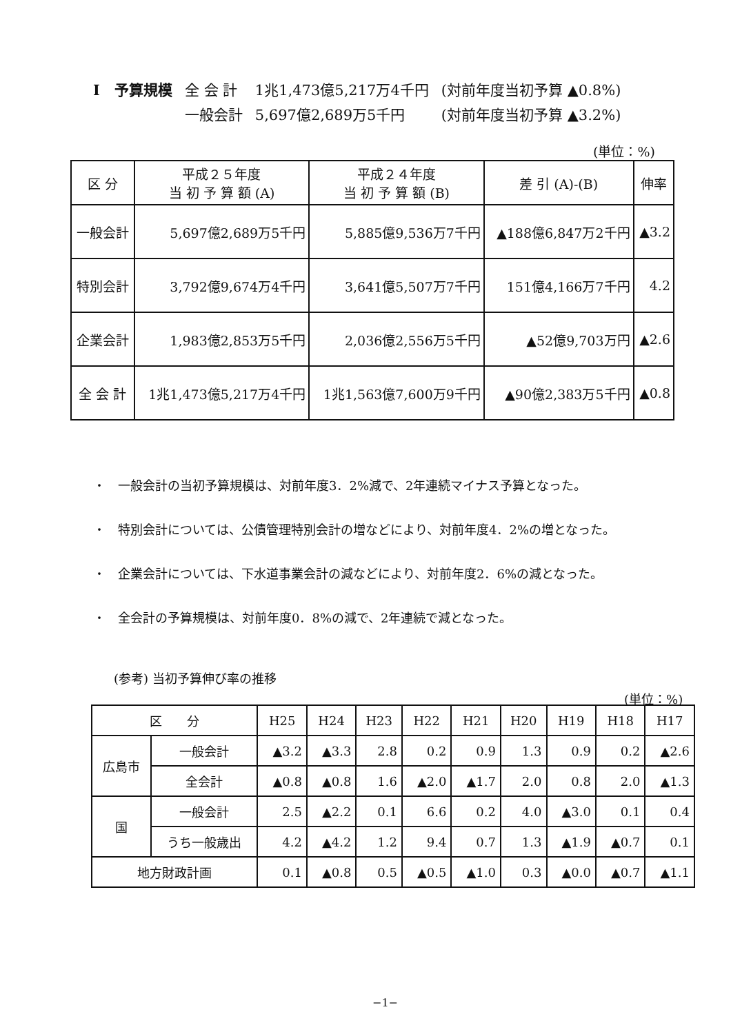| Ⅰ 予算規模 | 全 会 計 | 1兆1,473億5,217万4千円 | (対前年度当初予算 ▲0.8%) |
| | 一般会計 | 5,697億2,689万5千円 | (対前年度当初予算 ▲3.2%) |
(単位：%)
| 区 分 | 平成２５年度 当 初 予 算 額 (A) | 平成２４年度 当 初 予 算 額 (B) | 差 引 (A)-(B) | 伸率 |
| --- | --- | --- | --- | --- |
| 一般会計 | 5,697億2,689万5千円 | 5,885億9,536万7千円 | ▲188億6,847万2千円 | ▲3.2 |
| 特別会計 | 3,792億9,674万4千円 | 3,641億5,507万7千円 | 151億4,166万7千円 | 4.2 |
| 企業会計 | 1,983億2,853万5千円 | 2,036億2,556万5千円 | ▲52億9,703万円 | ▲2.6 |
| 全 会 計 | 1兆1,473億5,217万4千円 | 1兆1,563億7,600万9千円 | ▲90億2,383万5千円 | ▲0.8 |
・　一般会計の当初予算規模は、対前年度3．2%減で、2年連続マイナス予算となった。
・　特別会計については、公債管理特別会計の増などにより、対前年度4．2%の増となった。
・　企業会計については、下水道事業会計の減などにより、対前年度2．6%の減となった。
・　全会計の予算規模は、対前年度0．8%の減で、2年連続で減となった。
(参考) 当初予算伸び率の推移
(単位：%)
| 区 分 | | H25 | H24 | H23 | H22 | H21 | H20 | H19 | H18 | H17 |
| --- | --- | --- | --- | --- | --- | --- | --- | --- | --- | --- |
| 広島市 | 一般会計 | ▲3.2 | ▲3.3 | 2.8 | 0.2 | 0.9 | 1.3 | 0.9 | 0.2 | ▲2.6 |
| | 全会計 | ▲0.8 | ▲0.8 | 1.6 | ▲2.0 | ▲1.7 | 2.0 | 0.8 | 2.0 | ▲1.3 |
| 国 | 一般会計 | 2.5 | ▲2.2 | 0.1 | 6.6 | 0.2 | 4.0 | ▲3.0 | 0.1 | 0.4 |
| | うち一般歳出 | 4.2 | ▲4.2 | 1.2 | 9.4 | 0.7 | 1.3 | ▲1.9 | ▲0.7 | 0.1 |
| 地方財政計画 | | 0.1 | ▲0.8 | 0.5 | ▲0.5 | ▲1.0 | 0.3 | ▲0.0 | ▲0.7 | ▲1.1 |
−1−